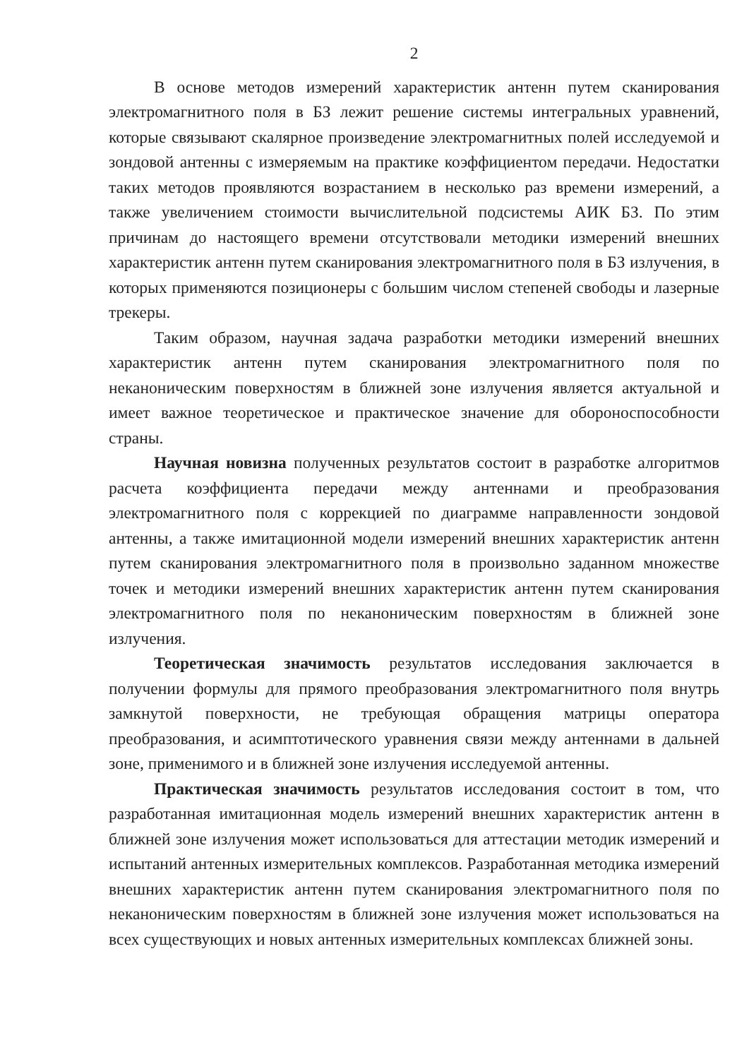2
В основе методов измерений характеристик антенн путем сканирования электромагнитного поля в БЗ лежит решение системы интегральных уравнений, которые связывают скалярное произведение электромагнитных полей исследуемой и зондовой антенны с измеряемым на практике коэффициентом передачи. Недостатки таких методов проявляются возрастанием в несколько раз времени измерений, а также увеличением стоимости вычислительной подсистемы АИК БЗ. По этим причинам до настоящего времени отсутствовали методики измерений внешних характеристик антенн путем сканирования электромагнитного поля в БЗ излучения, в которых применяются позиционеры с большим числом степеней свободы и лазерные трекеры.
Таким образом, научная задача разработки методики измерений внешних характеристик антенн путем сканирования электромагнитного поля по неканоническим поверхностям в ближней зоне излучения является актуальной и имеет важное теоретическое и практическое значение для обороноспособности страны.
Научная новизна полученных результатов состоит в разработке алгоритмов расчета коэффициента передачи между антеннами и преобразования электромагнитного поля с коррекцией по диаграмме направленности зондовой антенны, а также имитационной модели измерений внешних характеристик антенн путем сканирования электромагнитного поля в произвольно заданном множестве точек и методики измерений внешних характеристик антенн путем сканирования электромагнитного поля по неканоническим поверхностям в ближней зоне излучения.
Теоретическая значимость результатов исследования заключается в получении формулы для прямого преобразования электромагнитного поля внутрь замкнутой поверхности, не требующая обращения матрицы оператора преобразования, и асимптотического уравнения связи между антеннами в дальней зоне, применимого и в ближней зоне излучения исследуемой антенны.
Практическая значимость результатов исследования состоит в том, что разработанная имитационная модель измерений внешних характеристик антенн в ближней зоне излучения может использоваться для аттестации методик измерений и испытаний антенных измерительных комплексов. Разработанная методика измерений внешних характеристик антенн путем сканирования электромагнитного поля по неканоническим поверхностям в ближней зоне излучения может использоваться на всех существующих и новых антенных измерительных комплексах ближней зоны.